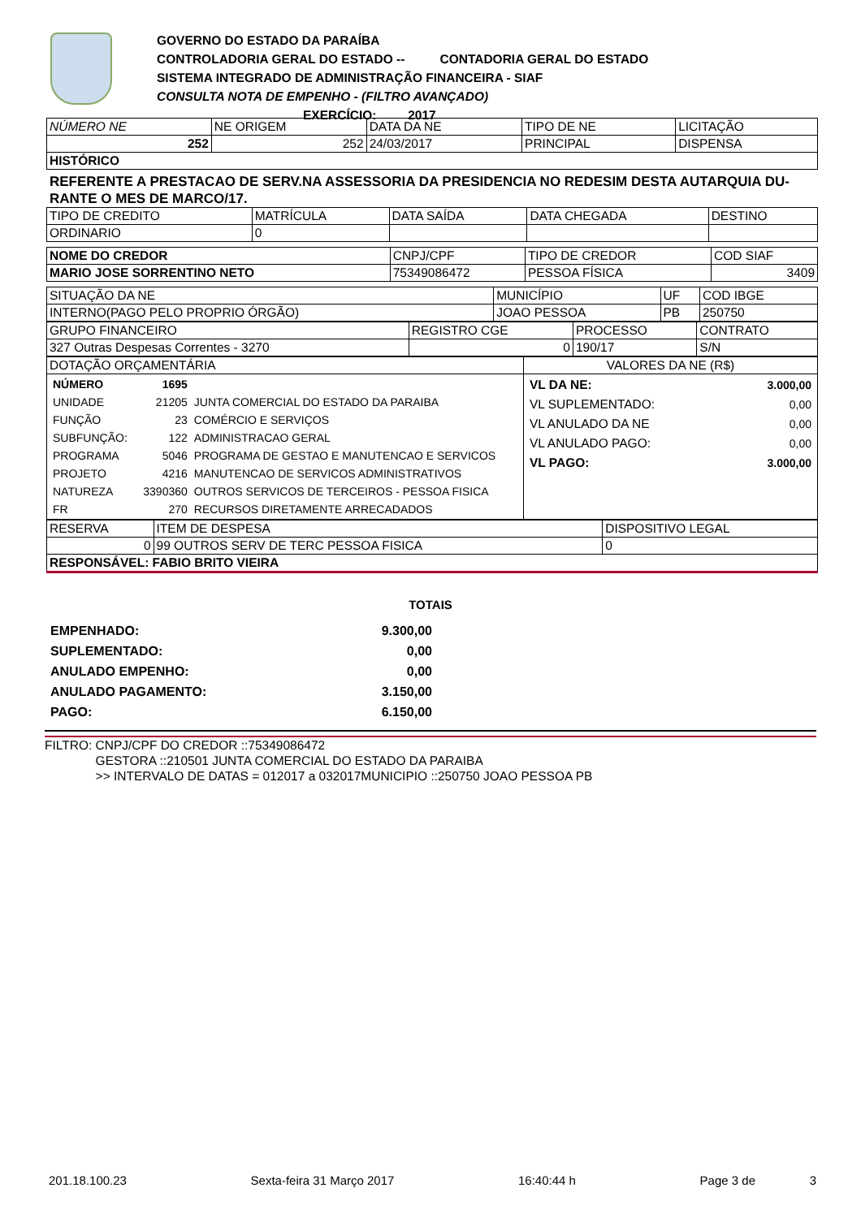GOVERNO DO ESTADO DA PARAÍBA
CONTROLADORIA GERAL DO ESTADO -- CONTADORIA GERAL DO ESTADO
SISTEMA INTEGRADO DE ADMINISTRAÇÃO FINANCEIRA - SIAF
CONSULTA NOTA DE EMPENHO - (FILTRO AVANÇADO)
EXERCÍCIO: 2017
| NÚMERO NE | NE ORIGEM | DATA DA NE | TIPO DE NE | LICITAÇÃO |
| --- | --- | --- | --- | --- |
| 252 | 252 | 24/03/2017 | PRINCIPAL | DISPENSA |
| HISTÓRICO | | | | |
REFERENTE A PRESTACAO DE SERV.NA ASSESSORIA DA PRESIDENCIA NO REDESIM DESTA AUTARQUIA DU-RANTE O MES DE MARCO/17.
| TIPO DE CREDITO | MATRÍCULA | DATA SAÍDA | DATA CHEGADA | DESTINO |
| --- | --- | --- | --- | --- |
| ORDINARIO | 0 | | | |
| NOME DO CREDOR | CNPJ/CPF | TIPO DE CREDOR | COD SIAF |
| --- | --- | --- | --- |
| MARIO JOSE SORRENTINO NETO | 75349086472 | PESSOA FÍSICA | 3409 |
| SITUAÇÃO DA NE | MUNICÍPIO | UF | COD IBGE |
| --- | --- | --- | --- |
| INTERNO(PAGO PELO PROPRIO ÓRGÃO) | JOAO PESSOA | PB | 250750 |
| GRUPO FINANCEIRO | REGISTRO CGE | PROCESSO | CONTRATO |
| --- | --- | --- | --- |
| 327 Outras Despesas Correntes - 3270 | 0 | 190/17 | S/N |
| DOTAÇÃO ORÇAMENTÁRIA | VALORES DA NE (R$) |
| --- | --- |
| / NÚMERO / 1695 / / / UNIDADE / 21205 / JUNTA COMERCIAL DO ESTADO DA PARAIBA / / FUNÇÃO / 23 / COMÉRCIO E SERVIÇOS / / SUBFUNÇÃO: / 122 / ADMINISTRACAO GERAL / / PROGRAMA / 5046 / PROGRAMA DE GESTAO E MANUTENCAO E SERVICOS / / PROJETO / 4216 / MANUTENCAO DE SERVICOS ADMINISTRATIVOS / / NATUREZA / 3390360 / OUTROS SERVICOS DE TERCEIROS - PESSOA FISICA / / FR / 270 / RECURSOS DIRETAMENTE ARRECADADOS / | / VL DA NE: / 3.000,00 / / VL SUPLEMENTADO: / 0,00 / / VL ANULADO DA NE / 0,00 / / VL ANULADO PAGO: / 0,00 / / VL PAGO: / 3.000,00 / |
| RESERVA | ITEM DE DESPESA | DISPOSITIVO LEGAL |
| --- | --- | --- |
| 0 | 99 OUTROS SERV DE TERC PESSOA FISICA | 0 |
| RESPONSÁVEL: FABIO BRITO VIEIRA | | |
TOTAIS
EMPENHADO: 9.300,00
SUPLEMENTADO: 0,00
ANULADO EMPENHO: 0,00
ANULADO PAGAMENTO: 3.150,00
PAGO: 6.150,00
FILTRO: CNPJ/CPF DO CREDOR ::75349086472
GESTORA ::210501 JUNTA COMERCIAL DO ESTADO DA PARAIBA
>> INTERVALO DE DATAS = 012017 a 032017MUNICIPIO ::250750 JOAO PESSOA PB
201.18.100.23 Sexta-feira 31 Março 2017 16:40:44 h Page 3 de 3